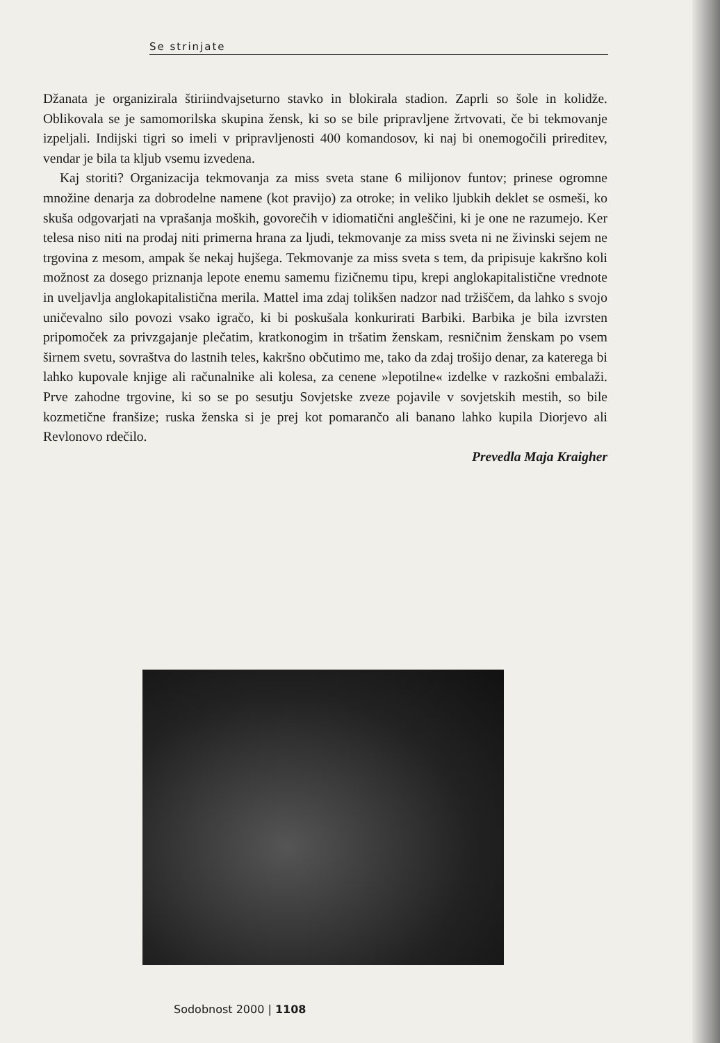Se strinjate
Džanata je organizirala štiriindvajseturno stavko in blokirala stadion. Zaprli so šole in kolidže. Oblikovala se je samomorilska skupina žensk, ki so se bile pripravljene žrtvovati, če bi tekmovanje izpeljali. Indijski tigri so imeli v pripravljenosti 400 komandosov, ki naj bi onemogočili prireditev, vendar je bila ta kljub vsemu izvedena.
Kaj storiti? Organizacija tekmovanja za miss sveta stane 6 milijonov funtov; prinese ogromne množine denarja za dobrodelne namene (kot pravijo) za otroke; in veliko ljubkih deklet se osmeši, ko skuša odgovarjati na vprašanja moških, govorečih v idiomatični angleščini, ki je one ne razumejo. Ker telesa niso niti na prodaj niti primerna hrana za ljudi, tekmovanje za miss sveta ni ne živinski sejem ne trgovina z mesom, ampak še nekaj hujšega. Tekmovanje za miss sveta s tem, da pripisuje kakršno koli možnost za dosego priznanja lepote enemu samemu fizičnemu tipu, krepi anglokapitalistične vrednote in uveljavlja anglokapitalistična merila. Mattel ima zdaj tolikšen nadzor nad tržiščem, da lahko s svojo uničevalno silo povozi vsako igračo, ki bi poskušala konkurirati Barbiki. Barbika je bila izvrsten pripomoček za privzgajanje plečatim, kratkonogim in tršatim ženskam, resničnim ženskam po vsem širnem svetu, sovraštva do lastnih teles, kakršno občutimo me, tako da zdaj trošijo denar, za katerega bi lahko kupovale knjige ali računalnike ali kolesa, za cenene »lepotilne« izdelke v razkošni embalaži. Prve zahodne trgovine, ki so se po sesutju Sovjetske zveze pojavile v sovjetskih mestih, so bile kozmetične franšize; ruska ženska si je prej kot pomarančo ali banano lahko kupila Diorjevo ali Revlonovo rdečilo.
Prevedla Maja Kraigher
Sodobnost 2000 | 1108